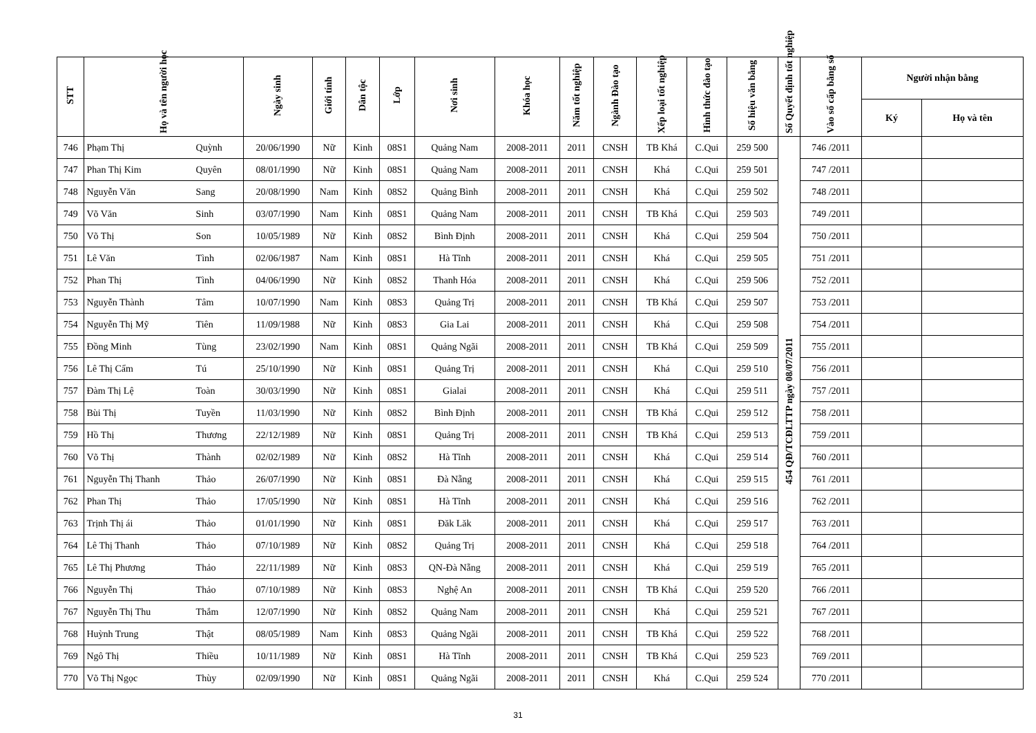| STT | Họ và tên người học | | Ngày sinh | Giới tính | Dân tộc | Lớp | Nơi sinh | Khóa học | Năm tốt nghiệp | Ngành Đào tạo | Xếp loại tốt nghiệp | Hình thức đào tạo | Số hiệu văn bằng | Số Quyết định tốt nghiệp | Vào số cấp bằng số | Người nhận bằng | |
| --- | --- | --- | --- | --- | --- | --- | --- | --- | --- | --- | --- | --- | --- | --- | --- | --- | --- |
| | | | | | | | | | | | | | | | | Ký | Họ và tên |
| 746 | Phạm Thị | Quỳnh | 20/06/1990 | Nữ | Kinh | 08S1 | Quảng Nam | 2008-2011 | 2011 | CNSH | TB Khá | C.Qui | 259 500 | 454 QĐ/TCĐLTTP ngày 08/07/2011 | 746 /2011 | | |
| 747 | Phan Thị Kim | Quyên | 08/01/1990 | Nữ | Kinh | 08S1 | Quảng Nam | 2008-2011 | 2011 | CNSH | Khá | C.Qui | 259 501 | | 747 /2011 | | |
| 748 | Nguyễn Văn | Sang | 20/08/1990 | Nam | Kinh | 08S2 | Quảng Bình | 2008-2011 | 2011 | CNSH | Khá | C.Qui | 259 502 | | 748 /2011 | | |
| 749 | Võ Văn | Sinh | 03/07/1990 | Nam | Kinh | 08S1 | Quảng Nam | 2008-2011 | 2011 | CNSH | TB Khá | C.Qui | 259 503 | | 749 /2011 | | |
| 750 | Võ Thị | Son | 10/05/1989 | Nữ | Kinh | 08S2 | Bình Định | 2008-2011 | 2011 | CNSH | Khá | C.Qui | 259 504 | | 750 /2011 | | |
| 751 | Lê Văn | Tình | 02/06/1987 | Nam | Kinh | 08S1 | Hà Tĩnh | 2008-2011 | 2011 | CNSH | Khá | C.Qui | 259 505 | | 751 /2011 | | |
| 752 | Phan Thị | Tình | 04/06/1990 | Nữ | Kinh | 08S2 | Thanh Hóa | 2008-2011 | 2011 | CNSH | Khá | C.Qui | 259 506 | | 752 /2011 | | |
| 753 | Nguyễn Thành | Tâm | 10/07/1990 | Nam | Kinh | 08S3 | Quảng Trị | 2008-2011 | 2011 | CNSH | TB Khá | C.Qui | 259 507 | | 753 /2011 | | |
| 754 | Nguyễn Thị Mỹ | Tiên | 11/09/1988 | Nữ | Kinh | 08S3 | Gia Lai | 2008-2011 | 2011 | CNSH | Khá | C.Qui | 259 508 | | 754 /2011 | | |
| 755 | Đồng Minh | Tùng | 23/02/1990 | Nam | Kinh | 08S1 | Quảng Ngãi | 2008-2011 | 2011 | CNSH | TB Khá | C.Qui | 259 509 | | 755 /2011 | | |
| 756 | Lê Thị Cẩm | Tú | 25/10/1990 | Nữ | Kinh | 08S1 | Quảng Trị | 2008-2011 | 2011 | CNSH | Khá | C.Qui | 259 510 | | 756 /2011 | | |
| 757 | Đàm Thị Lệ | Toàn | 30/03/1990 | Nữ | Kinh | 08S1 | Gialai | 2008-2011 | 2011 | CNSH | Khá | C.Qui | 259 511 | | 757 /2011 | | |
| 758 | Bùi Thị | Tuyền | 11/03/1990 | Nữ | Kinh | 08S2 | Bình Định | 2008-2011 | 2011 | CNSH | TB Khá | C.Qui | 259 512 | | 758 /2011 | | |
| 759 | Hồ Thị | Thương | 22/12/1989 | Nữ | Kinh | 08S1 | Quảng Trị | 2008-2011 | 2011 | CNSH | TB Khá | C.Qui | 259 513 | | 759 /2011 | | |
| 760 | Võ Thị | Thành | 02/02/1989 | Nữ | Kinh | 08S2 | Hà Tĩnh | 2008-2011 | 2011 | CNSH | Khá | C.Qui | 259 514 | | 760 /2011 | | |
| 761 | Nguyễn Thị Thanh | Thảo | 26/07/1990 | Nữ | Kinh | 08S1 | Đà Nẵng | 2008-2011 | 2011 | CNSH | Khá | C.Qui | 259 515 | | 761 /2011 | | |
| 762 | Phan Thị | Thảo | 17/05/1990 | Nữ | Kinh | 08S1 | Hà Tĩnh | 2008-2011 | 2011 | CNSH | Khá | C.Qui | 259 516 | | 762 /2011 | | |
| 763 | Trịnh Thị ái | Thảo | 01/01/1990 | Nữ | Kinh | 08S1 | Đăk Lăk | 2008-2011 | 2011 | CNSH | Khá | C.Qui | 259 517 | | 763 /2011 | | |
| 764 | Lê Thị Thanh | Thảo | 07/10/1989 | Nữ | Kinh | 08S2 | Quảng Trị | 2008-2011 | 2011 | CNSH | Khá | C.Qui | 259 518 | | 764 /2011 | | |
| 765 | Lê Thị Phương | Thảo | 22/11/1989 | Nữ | Kinh | 08S3 | QN-Đà Nẵng | 2008-2011 | 2011 | CNSH | Khá | C.Qui | 259 519 | | 765 /2011 | | |
| 766 | Nguyễn Thị | Thảo | 07/10/1989 | Nữ | Kinh | 08S3 | Nghệ An | 2008-2011 | 2011 | CNSH | TB Khá | C.Qui | 259 520 | | 766 /2011 | | |
| 767 | Nguyễn Thị Thu | Thắm | 12/07/1990 | Nữ | Kinh | 08S2 | Quảng Nam | 2008-2011 | 2011 | CNSH | Khá | C.Qui | 259 521 | | 767 /2011 | | |
| 768 | Huỳnh Trung | Thật | 08/05/1989 | Nam | Kinh | 08S3 | Quảng Ngãi | 2008-2011 | 2011 | CNSH | TB Khá | C.Qui | 259 522 | | 768 /2011 | | |
| 769 | Ngô Thị | Thiều | 10/11/1989 | Nữ | Kinh | 08S1 | Hà Tĩnh | 2008-2011 | 2011 | CNSH | TB Khá | C.Qui | 259 523 | | 769 /2011 | | |
| 770 | Võ Thị Ngọc | Thùy | 02/09/1990 | Nữ | Kinh | 08S1 | Quảng Ngãi | 2008-2011 | 2011 | CNSH | Khá | C.Qui | 259 524 | | 770 /2011 | | |
31